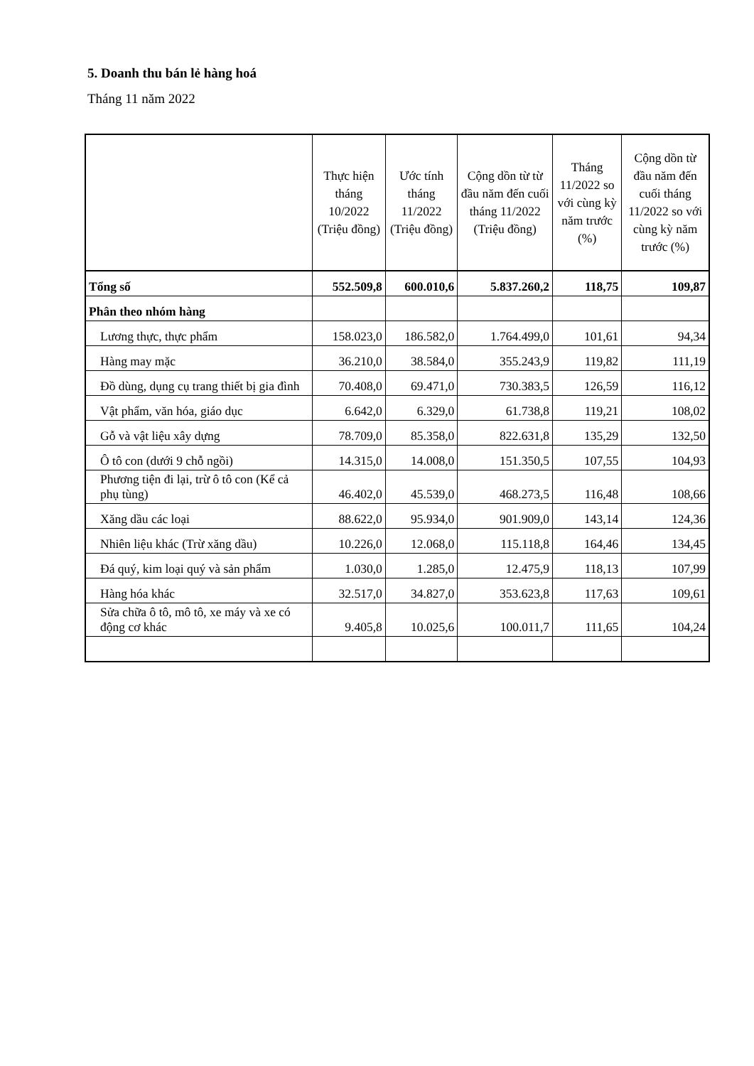5. Doanh thu bán lẻ hàng hoá
Tháng 11 năm 2022
| | Thực hiện tháng 10/2022 (Triệu đồng) | Ước tính tháng 11/2022 (Triệu đồng) | Cộng dồn từ từ đầu năm đến cuối tháng 11/2022 (Triệu đồng) | Tháng 11/2022 so với cùng kỳ năm trước (%) | Cộng dồn từ đầu năm đến cuối tháng 11/2022 so với cùng kỳ năm trước (%) |
| --- | --- | --- | --- | --- | --- |
| Tổng số | 552.509,8 | 600.010,6 | 5.837.260,2 | 118,75 | 109,87 |
| Phân theo nhóm hàng | | | | | |
| Lương thực, thực phẩm | 158.023,0 | 186.582,0 | 1.764.499,0 | 101,61 | 94,34 |
| Hàng may mặc | 36.210,0 | 38.584,0 | 355.243,9 | 119,82 | 111,19 |
| Đồ dùng, dụng cụ trang thiết bị gia đình | 70.408,0 | 69.471,0 | 730.383,5 | 126,59 | 116,12 |
| Vật phẩm, văn hóa, giáo dục | 6.642,0 | 6.329,0 | 61.738,8 | 119,21 | 108,02 |
| Gỗ và vật liệu xây dựng | 78.709,0 | 85.358,0 | 822.631,8 | 135,29 | 132,50 |
| Ô tô con (dưới 9 chỗ ngồi) | 14.315,0 | 14.008,0 | 151.350,5 | 107,55 | 104,93 |
| Phương tiện đi lại, trừ ô tô con (Kể cả phụ tùng) | 46.402,0 | 45.539,0 | 468.273,5 | 116,48 | 108,66 |
| Xăng dầu các loại | 88.622,0 | 95.934,0 | 901.909,0 | 143,14 | 124,36 |
| Nhiên liệu khác (Trừ xăng dầu) | 10.226,0 | 12.068,0 | 115.118,8 | 164,46 | 134,45 |
| Đá quý, kim loại quý và sản phẩm | 1.030,0 | 1.285,0 | 12.475,9 | 118,13 | 107,99 |
| Hàng hóa khác | 32.517,0 | 34.827,0 | 353.623,8 | 117,63 | 109,61 |
| Sửa chữa ô tô, mô tô, xe máy và xe có động cơ khác | 9.405,8 | 10.025,6 | 100.011,7 | 111,65 | 104,24 |